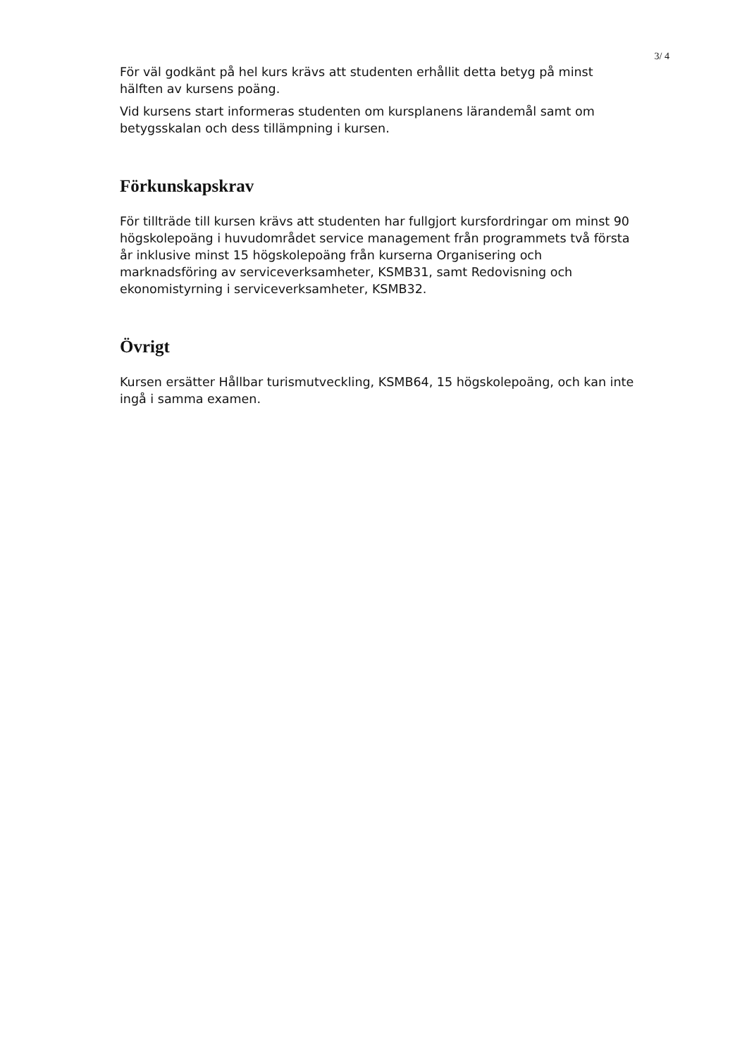3/ 4
För väl godkänt på hel kurs krävs att studenten erhållit detta betyg på minst hälften av kursens poäng.
Vid kursens start informeras studenten om kursplanens lärandemål samt om betygsskalan och dess tillämpning i kursen.
Förkunskapskrav
För tillträde till kursen krävs att studenten har fullgjort kursfordringar om minst 90 högskolepoäng i huvudområdet service management från programmets två första år inklusive minst 15 högskolepoäng från kurserna Organisering och marknadsföring av serviceverksamheter, KSMB31, samt Redovisning och ekonomistyrning i serviceverksamheter, KSMB32.
Övrigt
Kursen ersätter Hållbar turismutveckling, KSMB64, 15 högskolepoäng, och kan inte ingå i samma examen.